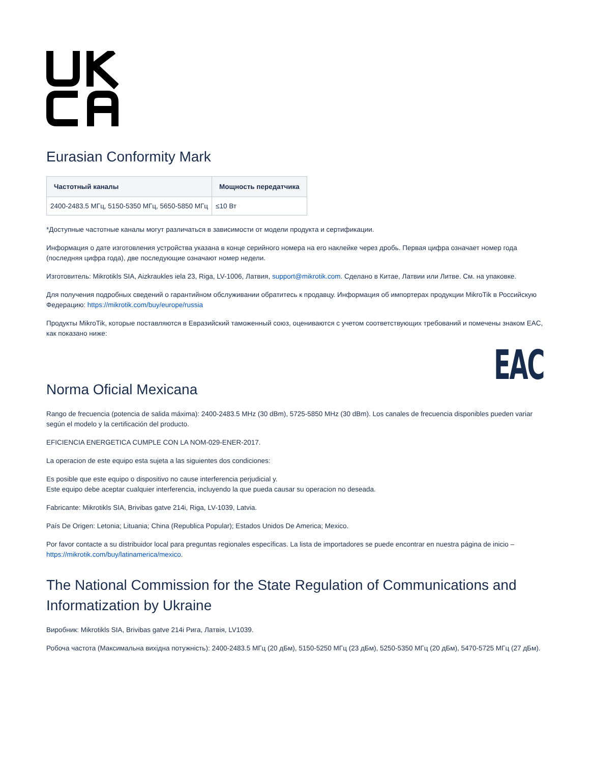Eurasian Conformity Mark
| Частотный каналы | Мощность передатчика |
| --- | --- |
| 2400-2483.5 МГц, 5150-5350 МГц, 5650-5850 МГц | ≤10 Вт |
*Доступные частотные каналы могут различаться в зависимости от модели продукта и сертификации.
Информация о дате изготовления устройства указана в конце серийного номера на его наклейке через дробь. Первая цифра означает номер года (последняя цифра года), две последующие означают номер недели.
Изготовитель: Mikrotikls SIA, Aizkraukles iela 23, Riga, LV-1006, Латвия, support@mikrotik.com. Сделано в Китае, Латвии или Литве. См. на упаковке.
Для получения подробных сведений о гарантийном обслуживании обратитесь к продавцу. Информация об импортерах продукции MikroTik в Российскую Федерацию: https://mikrotik.com/buy/europe/russia
Продукты MikroTik, которые поставляются в Евразийский таможенный союз, оцениваются с учетом соответствующих требований и помечены знаком EAC, как показано ниже:
EAC
Norma Oficial Mexicana
Rango de frecuencia (potencia de salida máxima): 2400-2483.5 MHz (30 dBm), 5725-5850 MHz (30 dBm). Los canales de frecuencia disponibles pueden variar según el modelo y la certificación del producto.
EFICIENCIA ENERGETICA CUMPLE CON LA NOM-029-ENER-2017.
La operacion de este equipo esta sujeta a las siguientes dos condiciones:
Es posible que este equipo o dispositivo no cause interferencia perjudicial y.
Este equipo debe aceptar cualquier interferencia, incluyendo la que pueda causar su operacion no deseada.
Fabricante: Mikrotikls SIA, Brivibas gatve 214i, Riga, LV-1039, Latvia.
País De Origen: Letonia; Lituania; China (Republica Popular); Estados Unidos De America; Mexico.
Por favor contacte a su distribuidor local para preguntas regionales específicas. La lista de importadores se puede encontrar en nuestra página de inicio – https://mikrotik.com/buy/latinamerica/mexico.
The National Commission for the State Regulation of Communications and Informatization by Ukraine
Виробник: Mikrotikls SIA, Brivibas gatve 214i Рига, Латвія, LV1039.
Робоча частота (Максимальна вихідна потужність): 2400-2483.5 МГц (20 дБм), 5150-5250 МГц (23 дБм), 5250-5350 МГц (20 дБм), 5470-5725 МГц (27 дБм).